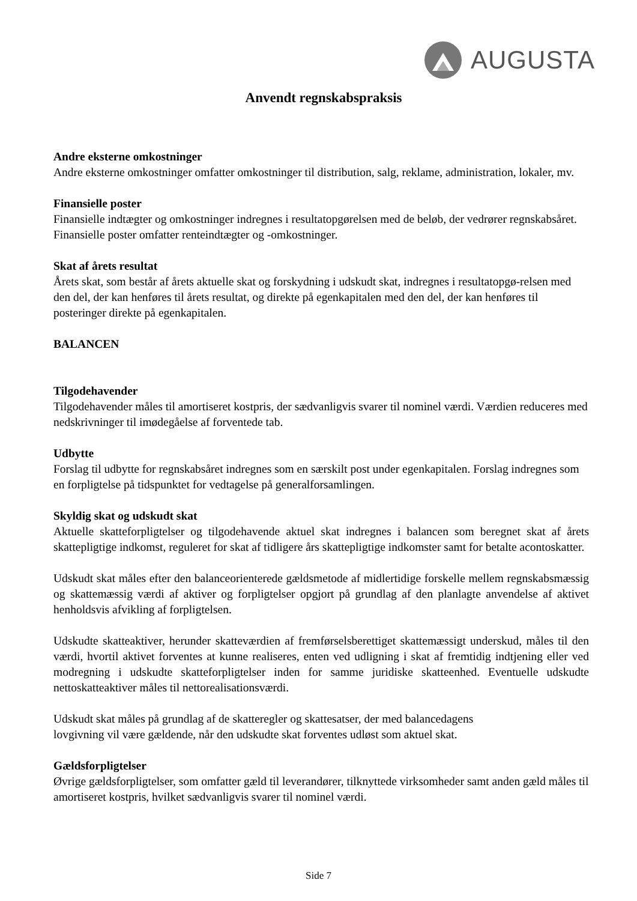AUGUSTA
Anvendt regnskabspraksis
Andre eksterne omkostninger
Andre eksterne omkostninger omfatter omkostninger til distribution, salg, reklame, administration, lokaler, mv.
Finansielle poster
Finansielle indtægter og omkostninger indregnes i resultatopgørelsen med de beløb, der vedrører regnskabsåret. Finansielle poster omfatter renteindtægter og -omkostninger.
Skat af årets resultat
Årets skat, som består af årets aktuelle skat og forskydning i udskudt skat, indregnes i resultatopgø-relsen med den del, der kan henføres til årets resultat, og direkte på egenkapitalen med den del, der kan henføres til posteringer direkte på egenkapitalen.
BALANCEN
Tilgodehavender
Tilgodehavender måles til amortiseret kostpris, der sædvanligvis svarer til nominel værdi. Værdien reduceres med nedskrivninger til imødegåelse af forventede tab.
Udbytte
Forslag til udbytte for regnskabsåret indregnes som en særskilt post under egenkapitalen. Forslag indregnes som en forpligtelse på tidspunktet for vedtagelse på generalforsamlingen.
Skyldig skat og udskudt skat
Aktuelle skatteforpligtelser og tilgodehavende aktuel skat indregnes i balancen som beregnet skat af årets skattepligtige indkomst, reguleret for skat af tidligere års skattepligtige indkomster samt for betalte acontoskatter.
Udskudt skat måles efter den balanceorienterede gældsmetode af midlertidige forskelle mellem regnskabsmæssig og skattemæssig værdi af aktiver og forpligtelser opgjort på grundlag af den planlagte anvendelse af aktivet henholdsvis afvikling af forpligtelsen.
Udskudte skatteaktiver, herunder skatteværdien af fremførselsberettiget skattemæssigt underskud, måles til den værdi, hvortil aktivet forventes at kunne realiseres, enten ved udligning i skat af fremtidig indtjening eller ved modregning i udskudte skatteforpligtelser inden for samme juridiske skatteenhed. Eventuelle udskudte nettoskatteaktiver måles til nettorealisationsværdi.
Udskudt skat måles på grundlag af de skatteregler og skattesatser, der med balancedagens
lovgivning vil være gældende, når den udskudte skat forventes udløst som aktuel skat.
Gældsforpligtelser
Øvrige gældsforpligtelser, som omfatter gæld til leverandører, tilknyttede virksomheder samt anden gæld måles til amortiseret kostpris, hvilket sædvanligvis svarer til nominel værdi.
Side 7